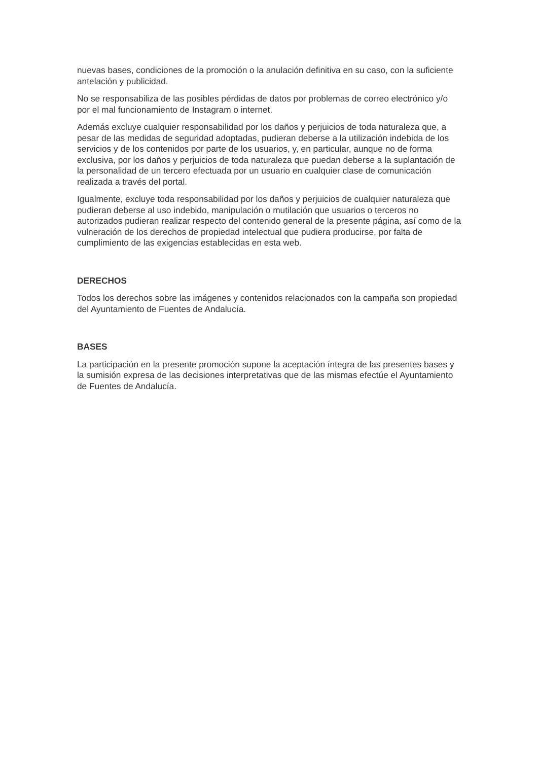nuevas bases, condiciones de la promoción o la anulación definitiva en su caso, con la suficiente antelación y publicidad.
No se responsabiliza de las posibles pérdidas de datos por problemas de correo electrónico y/o por el mal funcionamiento de Instagram o internet.
Además excluye cualquier responsabilidad por los daños y perjuicios de toda naturaleza que, a pesar de las medidas de seguridad adoptadas, pudieran deberse a la utilización indebida de los servicios y de los contenidos por parte de los usuarios, y, en particular, aunque no de forma exclusiva, por los daños y perjuicios de toda naturaleza que puedan deberse a la suplantación de la personalidad de un tercero efectuada por un usuario en cualquier clase de comunicación realizada a través del portal.
Igualmente, excluye toda responsabilidad por los daños y perjuicios de cualquier naturaleza que pudieran deberse al uso indebido, manipulación o mutilación que usuarios o terceros no autorizados pudieran realizar respecto del contenido general de la presente página, así como de la vulneración de los derechos de propiedad intelectual que pudiera producirse, por falta de cumplimiento de las exigencias establecidas en esta web.
DERECHOS
Todos los derechos sobre las imágenes y contenidos relacionados con la campaña son propiedad del Ayuntamiento de Fuentes de Andalucía.
BASES
La participación en la presente promoción supone la aceptación íntegra de las presentes bases y la sumisión expresa de las decisiones interpretativas que de las mismas efectúe el Ayuntamiento de Fuentes de Andalucía.